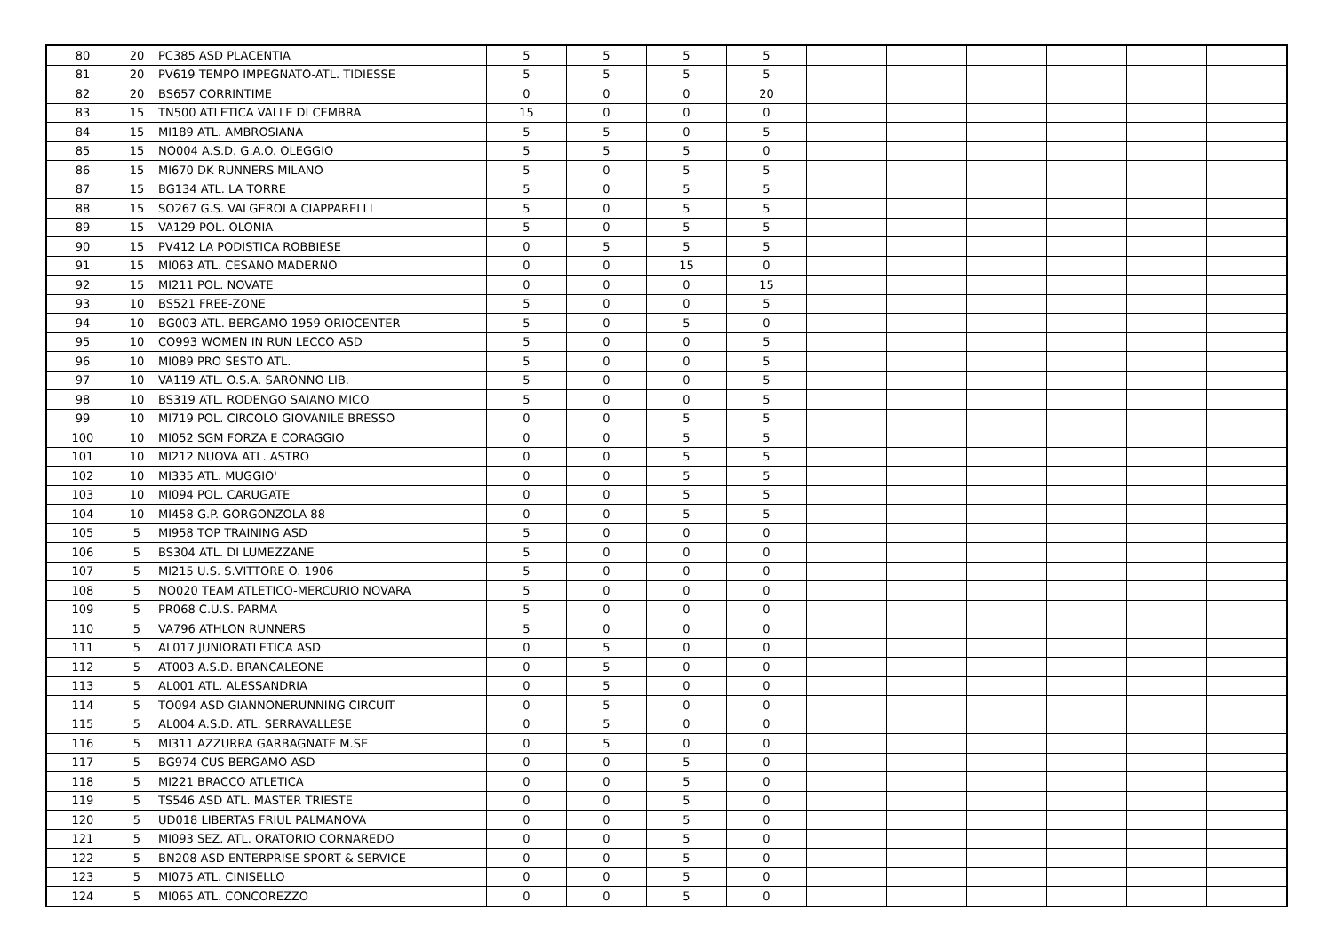| 80 | 20 | PC385 ASD PLACENTIA | 5 | 5 | 5 | 5 | | | | | | |
| 81 | 20 | PV619 TEMPO IMPEGNATO-ATL. TIDIESSE | 5 | 5 | 5 | 5 | | | | | | |
| 82 | 20 | BS657 CORRINTIME | 0 | 0 | 0 | 20 | | | | | | |
| 83 | 15 | TN500 ATLETICA VALLE DI CEMBRA | 15 | 0 | 0 | 0 | | | | | | |
| 84 | 15 | MI189 ATL. AMBROSIANA | 5 | 5 | 0 | 5 | | | | | | |
| 85 | 15 | NO004 A.S.D. G.A.O. OLEGGIO | 5 | 5 | 5 | 0 | | | | | | |
| 86 | 15 | MI670 DK RUNNERS MILANO | 5 | 0 | 5 | 5 | | | | | | |
| 87 | 15 | BG134 ATL. LA TORRE | 5 | 0 | 5 | 5 | | | | | | |
| 88 | 15 | SO267 G.S. VALGEROLA CIAPPARELLI | 5 | 0 | 5 | 5 | | | | | | |
| 89 | 15 | VA129 POL. OLONIA | 5 | 0 | 5 | 5 | | | | | | |
| 90 | 15 | PV412 LA PODISTICA ROBBIESE | 0 | 5 | 5 | 5 | | | | | | |
| 91 | 15 | MI063 ATL. CESANO MADERNO | 0 | 0 | 15 | 0 | | | | | | |
| 92 | 15 | MI211 POL. NOVATE | 0 | 0 | 0 | 15 | | | | | | |
| 93 | 10 | BS521 FREE-ZONE | 5 | 0 | 0 | 5 | | | | | | |
| 94 | 10 | BG003 ATL. BERGAMO 1959 ORIOCENTER | 5 | 0 | 5 | 0 | | | | | | |
| 95 | 10 | CO993 WOMEN IN RUN LECCO ASD | 5 | 0 | 0 | 5 | | | | | | |
| 96 | 10 | MI089 PRO SESTO ATL. | 5 | 0 | 0 | 5 | | | | | | |
| 97 | 10 | VA119 ATL. O.S.A. SARONNO LIB. | 5 | 0 | 0 | 5 | | | | | | |
| 98 | 10 | BS319 ATL. RODENGO SAIANO MICO | 5 | 0 | 0 | 5 | | | | | | |
| 99 | 10 | MI719 POL. CIRCOLO GIOVANILE BRESSO | 0 | 0 | 5 | 5 | | | | | | |
| 100 | 10 | MI052 SGM FORZA E CORAGGIO | 0 | 0 | 5 | 5 | | | | | | |
| 101 | 10 | MI212 NUOVA ATL. ASTRO | 0 | 0 | 5 | 5 | | | | | | |
| 102 | 10 | MI335 ATL. MUGGIO' | 0 | 0 | 5 | 5 | | | | | | |
| 103 | 10 | MI094 POL. CARUGATE | 0 | 0 | 5 | 5 | | | | | | |
| 104 | 10 | MI458 G.P. GORGONZOLA 88 | 0 | 0 | 5 | 5 | | | | | | |
| 105 | 5 | MI958 TOP TRAINING ASD | 5 | 0 | 0 | 0 | | | | | | |
| 106 | 5 | BS304 ATL. DI LUMEZZANE | 5 | 0 | 0 | 0 | | | | | | |
| 107 | 5 | MI215 U.S. S.VITTORE O. 1906 | 5 | 0 | 0 | 0 | | | | | | |
| 108 | 5 | NO020 TEAM ATLETICO-MERCURIO NOVARA | 5 | 0 | 0 | 0 | | | | | | |
| 109 | 5 | PR068 C.U.S. PARMA | 5 | 0 | 0 | 0 | | | | | | |
| 110 | 5 | VA796 ATHLON RUNNERS | 5 | 0 | 0 | 0 | | | | | | |
| 111 | 5 | AL017 JUNIORATLETICA ASD | 0 | 5 | 0 | 0 | | | | | | |
| 112 | 5 | AT003 A.S.D. BRANCALEONE | 0 | 5 | 0 | 0 | | | | | | |
| 113 | 5 | AL001 ATL. ALESSANDRIA | 0 | 5 | 0 | 0 | | | | | | |
| 114 | 5 | TO094 ASD GIANNONERUNNING CIRCUIT | 0 | 5 | 0 | 0 | | | | | | |
| 115 | 5 | AL004 A.S.D. ATL. SERRAVALLESE | 0 | 5 | 0 | 0 | | | | | | |
| 116 | 5 | MI311 AZZURRA GARBAGNATE M.SE | 0 | 5 | 0 | 0 | | | | | | |
| 117 | 5 | BG974 CUS BERGAMO ASD | 0 | 0 | 5 | 0 | | | | | | |
| 118 | 5 | MI221 BRACCO ATLETICA | 0 | 0 | 5 | 0 | | | | | | |
| 119 | 5 | TS546 ASD ATL. MASTER TRIESTE | 0 | 0 | 5 | 0 | | | | | | |
| 120 | 5 | UD018 LIBERTAS FRIUL PALMANOVA | 0 | 0 | 5 | 0 | | | | | | |
| 121 | 5 | MI093 SEZ. ATL. ORATORIO CORNAREDO | 0 | 0 | 5 | 0 | | | | | | |
| 122 | 5 | BN208 ASD ENTERPRISE SPORT & SERVICE | 0 | 0 | 5 | 0 | | | | | | |
| 123 | 5 | MI075 ATL. CINISELLO | 0 | 0 | 5 | 0 | | | | | | |
| 124 | 5 | MI065 ATL. CONCOREZZO | 0 | 0 | 5 | 0 | | | | | | |